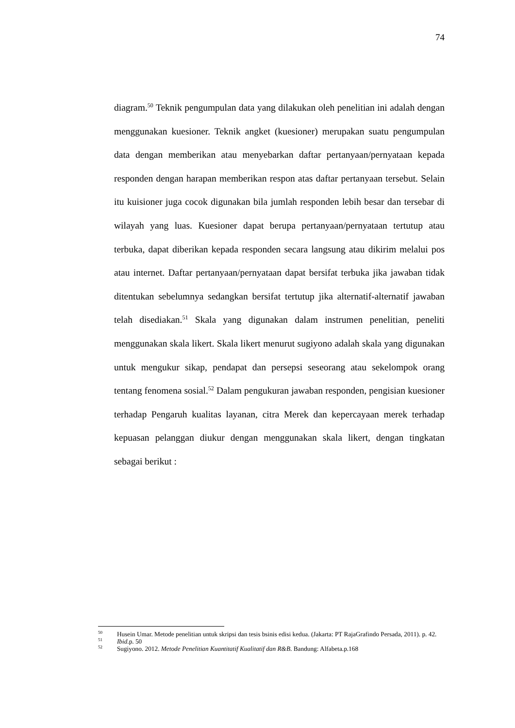74
diagram.<sup>50</sup> Teknik pengumpulan data yang dilakukan oleh penelitian ini adalah dengan menggunakan kuesioner. Teknik angket (kuesioner) merupakan suatu pengumpulan data dengan memberikan atau menyebarkan daftar pertanyaan/pernyataan kepada responden dengan harapan memberikan respon atas daftar pertanyaan tersebut. Selain itu kuisioner juga cocok digunakan bila jumlah responden lebih besar dan tersebar di wilayah yang luas. Kuesioner dapat berupa pertanyaan/pernyataan tertutup atau terbuka, dapat diberikan kepada responden secara langsung atau dikirim melalui pos atau internet. Daftar pertanyaan/pernyataan dapat bersifat terbuka jika jawaban tidak ditentukan sebelumnya sedangkan bersifat tertutup jika alternatif-alternatif jawaban telah disediakan.<sup>51</sup> Skala yang digunakan dalam instrumen penelitian, peneliti menggunakan skala likert. Skala likert menurut sugiyono adalah skala yang digunakan untuk mengukur sikap, pendapat dan persepsi seseorang atau sekelompok orang tentang fenomena sosial.<sup>52</sup> Dalam pengukuran jawaban responden, pengisian kuesioner terhadap Pengaruh kualitas layanan, citra Merek dan kepercayaan merek terhadap kepuasan pelanggan diukur dengan menggunakan skala likert, dengan tingkatan sebagai berikut :
<sup>50</sup> Husein Umar. Metode penelitian untuk skripsi dan tesis bsinis edisi kedua. (Jakarta: PT RajaGrafindo Persada, 2011). p. 42.
<sup>51</sup> Ibid.p. 50
<sup>52</sup> Sugiyono. 2012. Metode Penelitian Kuantitatif Kualitatif dan R&B. Bandung: Alfabeta.p.168